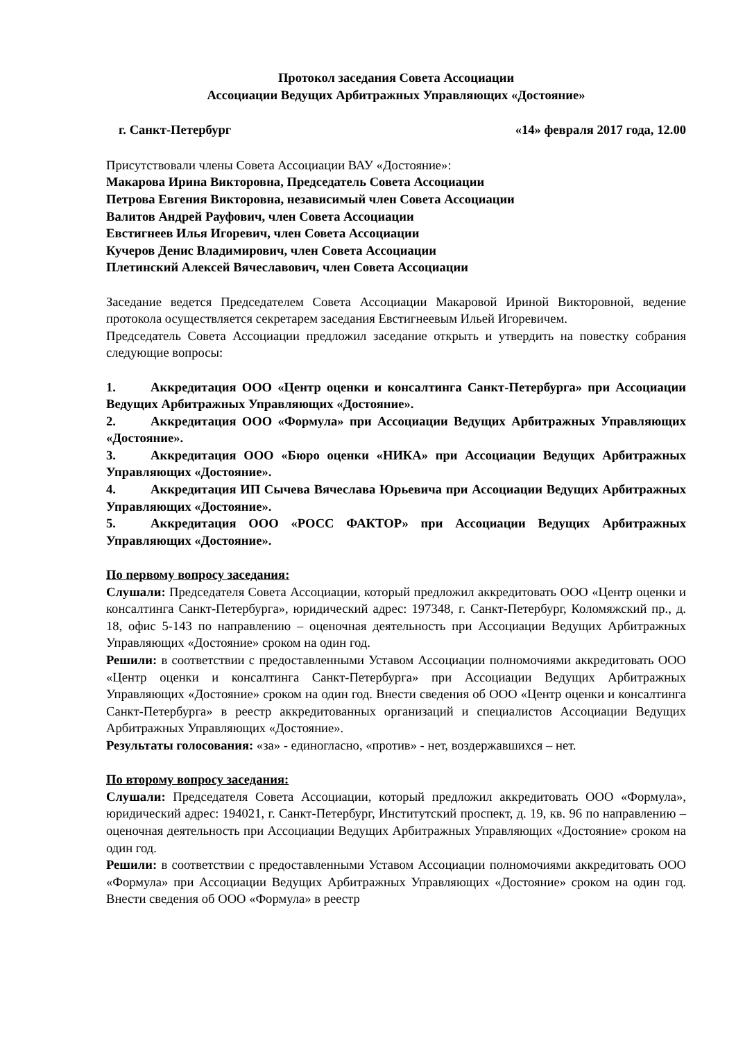Протокол заседания Совета Ассоциации
Ассоциации Ведущих Арбитражных Управляющих «Достояние»
г. Санкт-Петербург «14» февраля 2017 года, 12.00
Присутствовали члены Совета Ассоциации ВАУ «Достояние»:
Макарова Ирина Викторовна, Председатель Совета Ассоциации
Петрова Евгения Викторовна, независимый член Совета Ассоциации
Валитов Андрей Рауфович, член Совета Ассоциации
Евстигнеев Илья Игоревич, член Совета Ассоциации
Кучеров Денис Владимирович, член Совета Ассоциации
Плетинский Алексей Вячеславович, член Совета Ассоциации
Заседание ведется Председателем Совета Ассоциации Макаровой Ириной Викторовной, ведение протокола осуществляется секретарем заседания Евстигнеевым Ильей Игоревичем.
Председатель Совета Ассоциации предложил заседание открыть и утвердить на повестку собрания следующие вопросы:
1. Аккредитация ООО «Центр оценки и консалтинга Санкт-Петербурга» при Ассоциации Ведущих Арбитражных Управляющих «Достояние».
2. Аккредитация ООО «Формула» при Ассоциации Ведущих Арбитражных Управляющих «Достояние».
3. Аккредитация ООО «Бюро оценки «НИКА» при Ассоциации Ведущих Арбитражных Управляющих «Достояние».
4. Аккредитация ИП Сычева Вячеслава Юрьевича при Ассоциации Ведущих Арбитражных Управляющих «Достояние».
5. Аккредитация ООО «РОСС ФАКТОР» при Ассоциации Ведущих Арбитражных Управляющих «Достояние».
По первому вопросу заседания:
Слушали: Председателя Совета Ассоциации, который предложил аккредитовать ООО «Центр оценки и консалтинга Санкт-Петербурга», юридический адрес: 197348, г. Санкт-Петербург, Коломяжский пр., д. 18, офис 5-143 по направлению – оценочная деятельность при Ассоциации Ведущих Арбитражных Управляющих «Достояние» сроком на один год.
Решили: в соответствии с предоставленными Уставом Ассоциации полномочиями аккредитовать ООО «Центр оценки и консалтинга Санкт-Петербурга» при Ассоциации Ведущих Арбитражных Управляющих «Достояние» сроком на один год. Внести сведения об ООО «Центр оценки и консалтинга Санкт-Петербурга» в реестр аккредитованных организаций и специалистов Ассоциации Ведущих Арбитражных Управляющих «Достояние».
Результаты голосования: «за» - единогласно, «против» - нет, воздержавшихся – нет.
По второму вопросу заседания:
Слушали: Председателя Совета Ассоциации, который предложил аккредитовать ООО «Формула», юридический адрес: 194021, г. Санкт-Петербург, Институтский проспект, д. 19, кв. 96 по направлению – оценочная деятельность при Ассоциации Ведущих Арбитражных Управляющих «Достояние» сроком на один год.
Решили: в соответствии с предоставленными Уставом Ассоциации полномочиями аккредитовать ООО «Формула» при Ассоциации Ведущих Арбитражных Управляющих «Достояние» сроком на один год. Внести сведения об ООО «Формула» в реестр